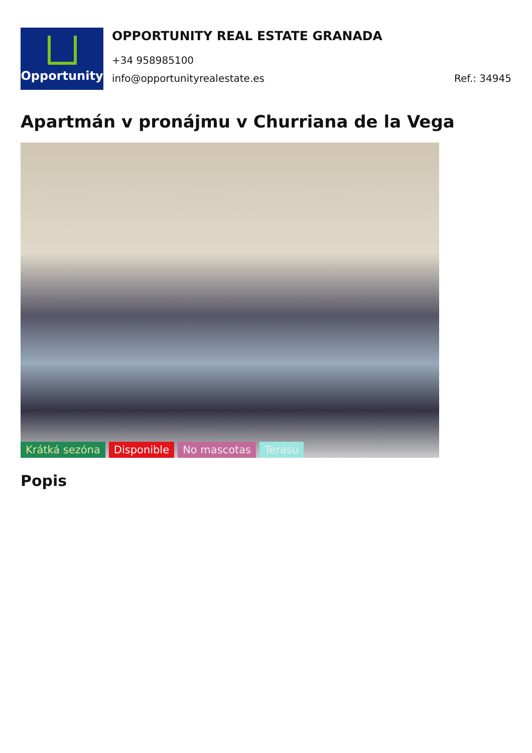Opportunity
OPPORTUNITY REAL ESTATE GRANADA
+34 958985100
info@opportunityrealestate.es Ref.: 34945
Apartmán v pronájmu v Churriana de la Vega
Krátká sezóna Disponible No mascotas Terasu
Popis